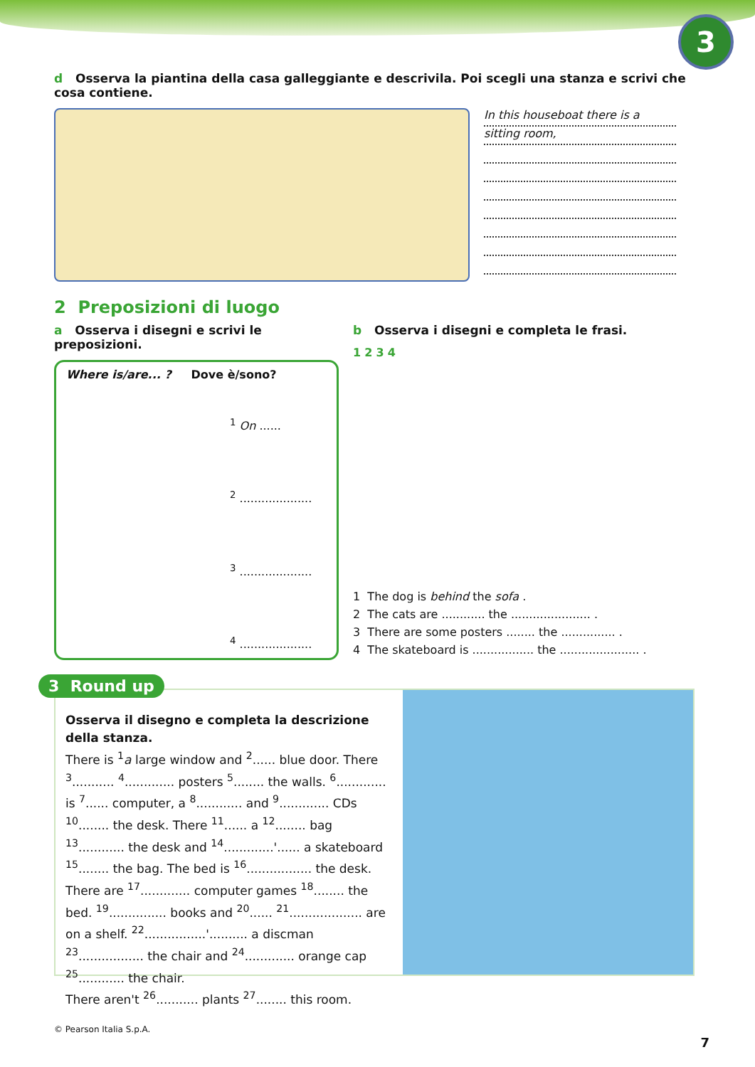3
d Osserva la piantina della casa galleggiante e descrivila. Poi scegli una stanza e scrivi che cosa contiene.
In this houseboat there is a
sitting room,
2 Preposizioni di luogo
a Osserva i disegni e scrivi le preposizioni.
Where is/are... ? Dove è/sono?
<sup>1</sup> On ......
<sup>2</sup> ....................
<sup>3</sup> ....................
<sup>4</sup> ....................
b Osserva i disegni e completa le frasi.
1 2 3 4
1 The dog is behind the sofa .
2 The cats are ............ the ...................... .
3 There are some posters ........ the ............... .
4 The skateboard is ................. the ...................... .
3 Round up
Osserva il disegno e completa la descrizione della stanza.
There is <sup>1</sup>a large window and <sup>2</sup>...... blue door. There <sup>3</sup>........... <sup>4</sup>............. posters <sup>5</sup>........ the walls. <sup>6</sup>............. is <sup>7</sup>...... computer, a <sup>8</sup>............ and <sup>9</sup>............. CDs <sup>10</sup>........ the desk. There <sup>11</sup>...... a <sup>12</sup>........ bag <sup>13</sup>............ the desk and <sup>14</sup>.............'...... a skateboard <sup>15</sup>........ the bag. The bed is <sup>16</sup>................. the desk. There are <sup>17</sup>............. computer games <sup>18</sup>........ the bed. <sup>19</sup>............... books and <sup>20</sup>...... <sup>21</sup>................... are on a shelf. <sup>22</sup>................'.......... a discman <sup>23</sup>................. the chair and <sup>24</sup>............. orange cap <sup>25</sup>............ the chair.
There aren't <sup>26</sup>........... plants <sup>27</sup>........ this room.
© Pearson Italia S.p.A.
7